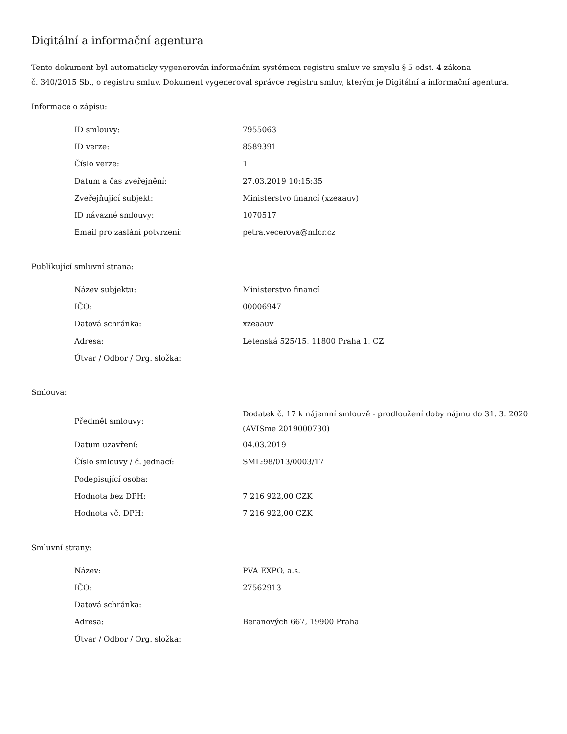Digitální a informační agentura
Tento dokument byl automaticky vygenerován informačním systémem registru smluv ve smyslu § 5 odst. 4 zákona
č. 340/2015 Sb., o registru smluv. Dokument vygeneroval správce registru smluv, kterým je Digitální a informační agentura.
Informace o zápisu:
| ID smlouvy: | 7955063 |
| ID verze: | 8589391 |
| Číslo verze: | 1 |
| Datum a čas zveřejnění: | 27.03.2019 10:15:35 |
| Zveřejňující subjekt: | Ministerstvo financí (xzeaauv) |
| ID návazné smlouvy: | 1070517 |
| Email pro zaslání potvrzení: | petra.vecerova@mfcr.cz |
Publikující smluvní strana:
| Název subjektu: | Ministerstvo financí |
| IČO: | 00006947 |
| Datová schránka: | xzeaauv |
| Adresa: | Letenská 525/15, 11800 Praha 1, CZ |
| Útvar / Odbor / Org. složka: | |
Smlouva:
| Předmět smlouvy: | Dodatek č. 17 k nájemní smlouvě - prodloužení doby nájmu do 31. 3. 2020 (AVISme 2019000730) |
| Datum uzavření: | 04.03.2019 |
| Číslo smlouvy / č. jednací: | SML:98/013/0003/17 |
| Podepisující osoba: | |
| Hodnota bez DPH: | 7 216 922,00 CZK |
| Hodnota vč. DPH: | 7 216 922,00 CZK |
Smluvní strany:
| Název: | PVA EXPO, a.s. |
| IČO: | 27562913 |
| Datová schránka: | |
| Adresa: | Beranových 667, 19900 Praha |
| Útvar / Odbor / Org. složka: | |